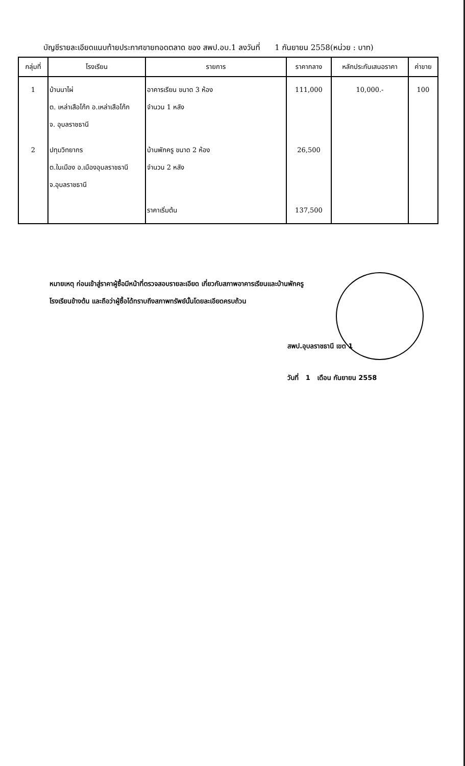บัญชีรายละเอียดแนบท้ายประกาศขายทอดตลาด ของ สพป.อบ.1 ลงวันที่ 1 กันยายน 2558(หน่วย : บาท)
| กลุ่มที่ | โรงเรียน | รายการ | ราคากลาง | หลักประกันเสนอราคา | ค่าขาย |
| --- | --- | --- | --- | --- | --- |
| 1 | บ้านนาไผ่ ต. เหล่าเสือโก้ก อ.เหล่าเสือโก้ก จ. อุบลราชธานี | อาคารเรียน ขนาด 3 ห้อง จำนวน 1 หลัง | 111,000 | 10,000.- | 100 |
| 2 | ปทุมวิทยากร ต.ในเมือง อ.เมืองอุบลราชธานี จ.อุบลราชธานี | บ้านพักครู ขนาด 2 ห้อง จำนวน 2 หลัง | 26,500 | | |
| | | ราคาเริ่มต้น | 137,500 | | |
หมายเหตุ ก่อนเข้าสู่ราคาผู้ซื้อมีหน้าที่ตรวจสอบรายละเอียด เกี่ยวกับสภาพอาคารเรียนและบ้านพักครู
โรงเรียนข้างต้น และถือว่าผู้ซื้อได้ทราบถึงสภาพทรัพย์นั้นโดยละเอียดครบถ้วน
สพป.อุบลราชธานี เขต 1
วันที่ 1 เดือน กันยายน 2558